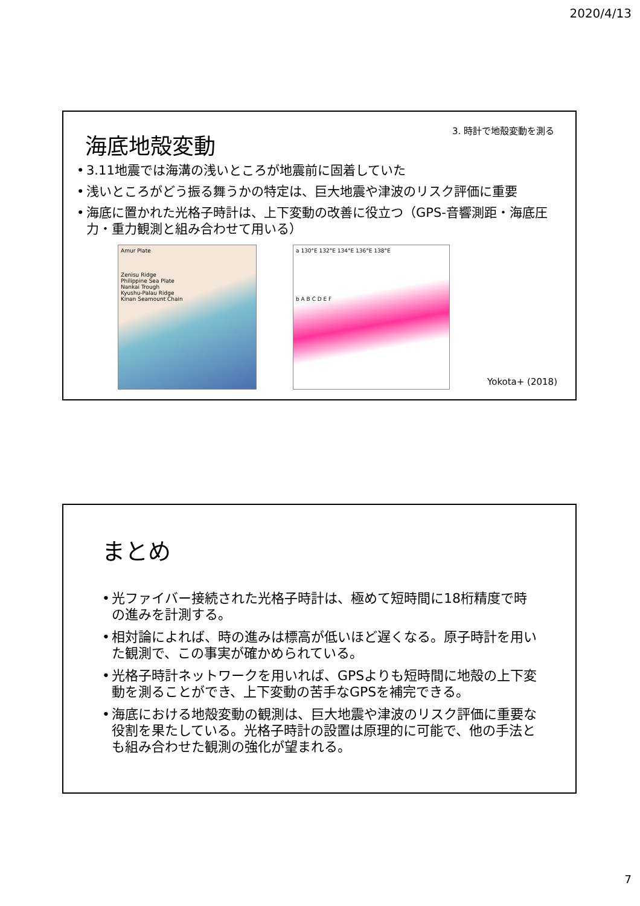2020/4/13
3. 時計で地殻変動を測る
海底地殻変動
• 3.11地震では海溝の浅いところが地震前に固着していた
• 浅いところがどう振る舞うかの特定は、巨大地震や津波のリスク評価に重要
• 海底に置かれた光格子時計は、上下変動の改善に役立つ（GPS-音響測距・海底圧力・重力観測と組み合わせて用いる）
Amur Plate
Zenisu Ridge
Philippine Sea Plate
Nankai Trough
Kyushu-Palau Ridge
Kinan Seamount Chain
a 130°E 132°E 134°E 136°E 138°E
b A B C D E F
Yokota+ (2018)
まとめ
• 光ファイバー接続された光格子時計は、極めて短時間に18桁精度で時の進みを計測する。
• 相対論によれば、時の進みは標高が低いほど遅くなる。原子時計を用いた観測で、この事実が確かめられている。
• 光格子時計ネットワークを用いれば、GPSよりも短時間に地殻の上下変動を測ることができ、上下変動の苦手なGPSを補完できる。
• 海底における地殻変動の観測は、巨大地震や津波のリスク評価に重要な役割を果たしている。光格子時計の設置は原理的に可能で、他の手法とも組み合わせた観測の強化が望まれる。
7